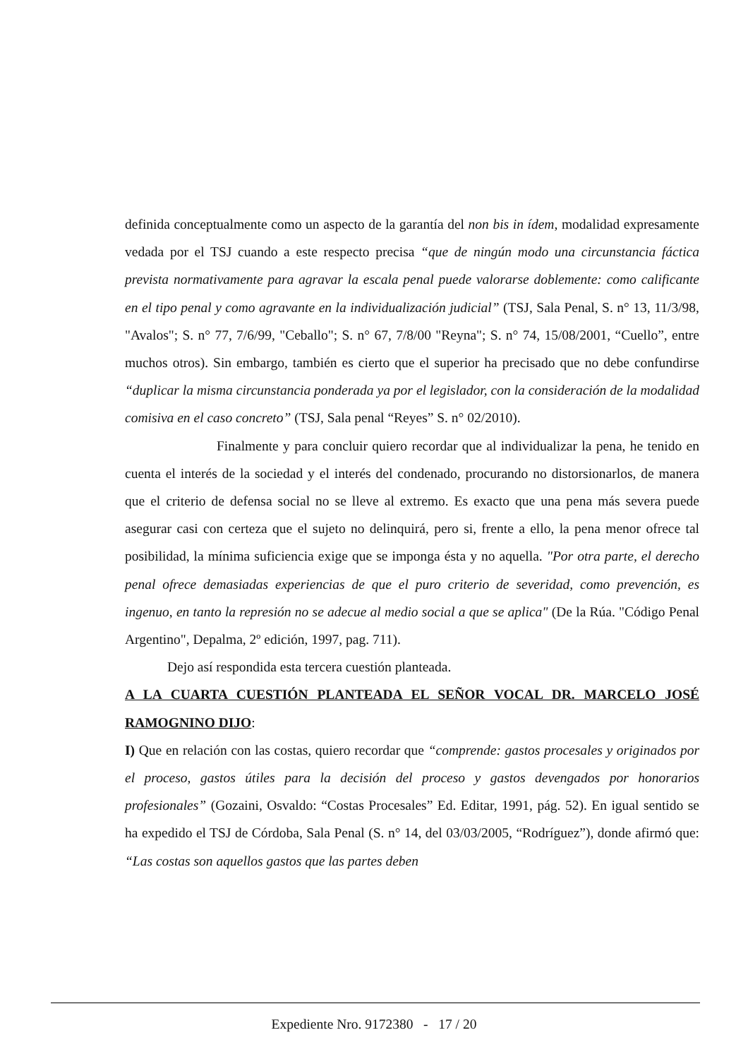definida conceptualmente como un aspecto de la garantía del non bis in ídem, modalidad expresamente vedada por el TSJ cuando a este respecto precisa “que de ningún modo una circunstancia fáctica prevista normativamente para agravar la escala penal puede valorarse doblemente: como calificante en el tipo penal y como agravante en la individualización judicial” (TSJ, Sala Penal, S. n° 13, 11/3/98, "Avalos"; S. n° 77, 7/6/99, "Ceballo"; S. n° 67, 7/8/00 "Reyna"; S. n° 74, 15/08/2001, “Cuello”, entre muchos otros). Sin embargo, también es cierto que el superior ha precisado que no debe confundirse “duplicar la misma circunstancia ponderada ya por el legislador, con la consideración de la modalidad comisiva en el caso concreto” (TSJ, Sala penal “Reyes” S. n° 02/2010).
Finalmente y para concluir quiero recordar que al individualizar la pena, he tenido en cuenta el interés de la sociedad y el interés del condenado, procurando no distorsionarlos, de manera que el criterio de defensa social no se lleve al extremo. Es exacto que una pena más severa puede asegurar casi con certeza que el sujeto no delinquirá, pero si, frente a ello, la pena menor ofrece tal posibilidad, la mínima suficiencia exige que se imponga ésta y no aquella. "Por otra parte, el derecho penal ofrece demasiadas experiencias de que el puro criterio de severidad, como prevención, es ingenuo, en tanto la represión no se adecue al medio social a que se aplica" (De la Rúa. "Código Penal Argentino", Depalma, 2º edición, 1997, pag. 711).
Dejo así respondida esta tercera cuestión planteada.
A LA CUARTA CUESTIÓN PLANTEADA EL SEÑOR VOCAL DR. MARCELO JOSÉ RAMOGNINO DIJO:
I) Que en relación con las costas, quiero recordar que “comprende: gastos procesales y originados por el proceso, gastos útiles para la decisión del proceso y gastos devengados por honorarios profesionales” (Gozaini, Osvaldo: “Costas Procesales” Ed. Editar, 1991, pág. 52). En igual sentido se ha expedido el TSJ de Córdoba, Sala Penal (S. n° 14, del 03/03/2005, “Rodríguez”), donde afirmó que: “Las costas son aquellos gastos que las partes deben
Expediente Nro. 9172380 - 17 / 20